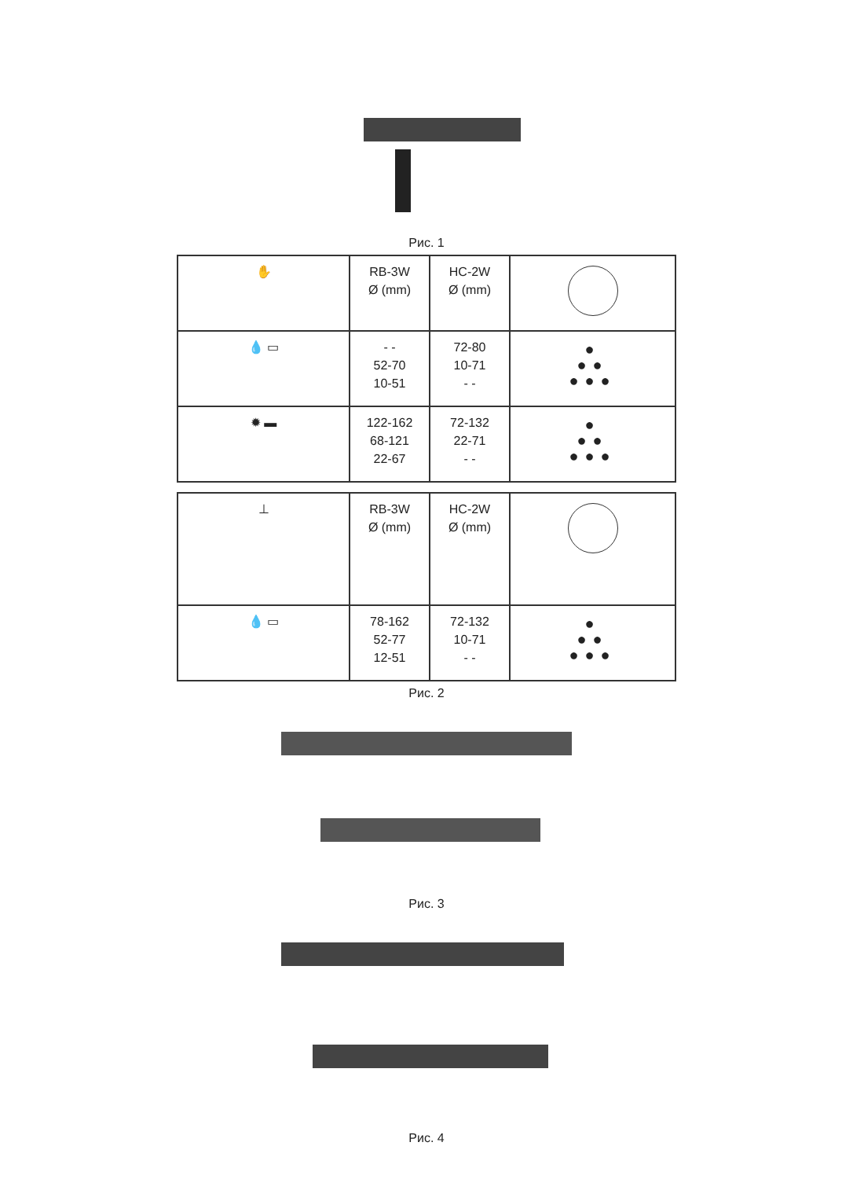Рис. 1
| ✋ | RB-3W Ø (mm) | HC-2W Ø (mm) | |
| 💧 ▭ | - - 52-70 10-51 | 72-80 10-71 - - | ● ●● ●●● |
| ✹ ▬ | 122-162 68-121 22-67 | 72-132 22-71 - - | ● ●● ●●● |
| ⊥ | RB-3W Ø (mm) | HC-2W Ø (mm) | |
| 💧 ▭ | 78-162 52-77 12-51 | 72-132 10-71 - - | ● ●● ●●● |
Рис. 2
Рис. 3
Рис. 4